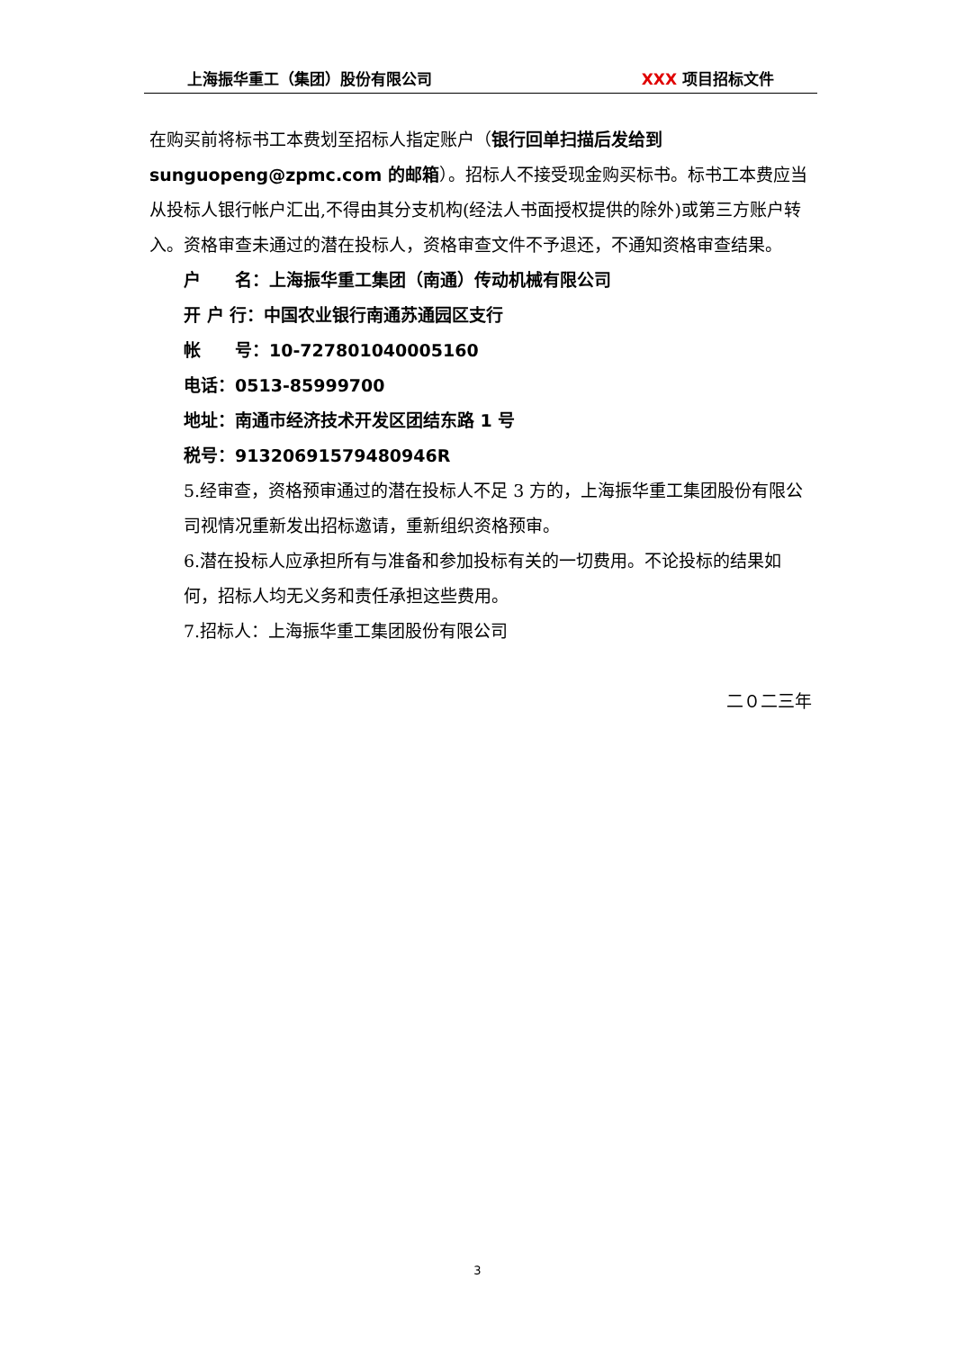上海振华重工（集团）股份有限公司 XXX 项目招标文件
在购买前将标书工本费划至招标人指定账户（银行回单扫描后发给到 sunguopeng@zpmc.com 的邮箱）。招标人不接受现金购买标书。标书工本费应当从投标人银行帐户汇出,不得由其分支机构(经法人书面授权提供的除外)或第三方账户转入。资格审查未通过的潜在投标人，资格审查文件不予退还，不通知资格审查结果。
户　　名：上海振华重工集团（南通）传动机械有限公司
开 户 行：中国农业银行南通苏通园区支行
帐　　号：10-727801040005160
电话：0513-85999700
地址：南通市经济技术开发区团结东路 1 号
税号：91320691579480946R
5.经审查，资格预审通过的潜在投标人不足 3 方的，上海振华重工集团股份有限公司视情况重新发出招标邀请，重新组织资格预审。
6.潜在投标人应承担所有与准备和参加投标有关的一切费用。不论投标的结果如何，招标人均无义务和责任承担这些费用。
7.招标人：上海振华重工集团股份有限公司
二０二三年
3